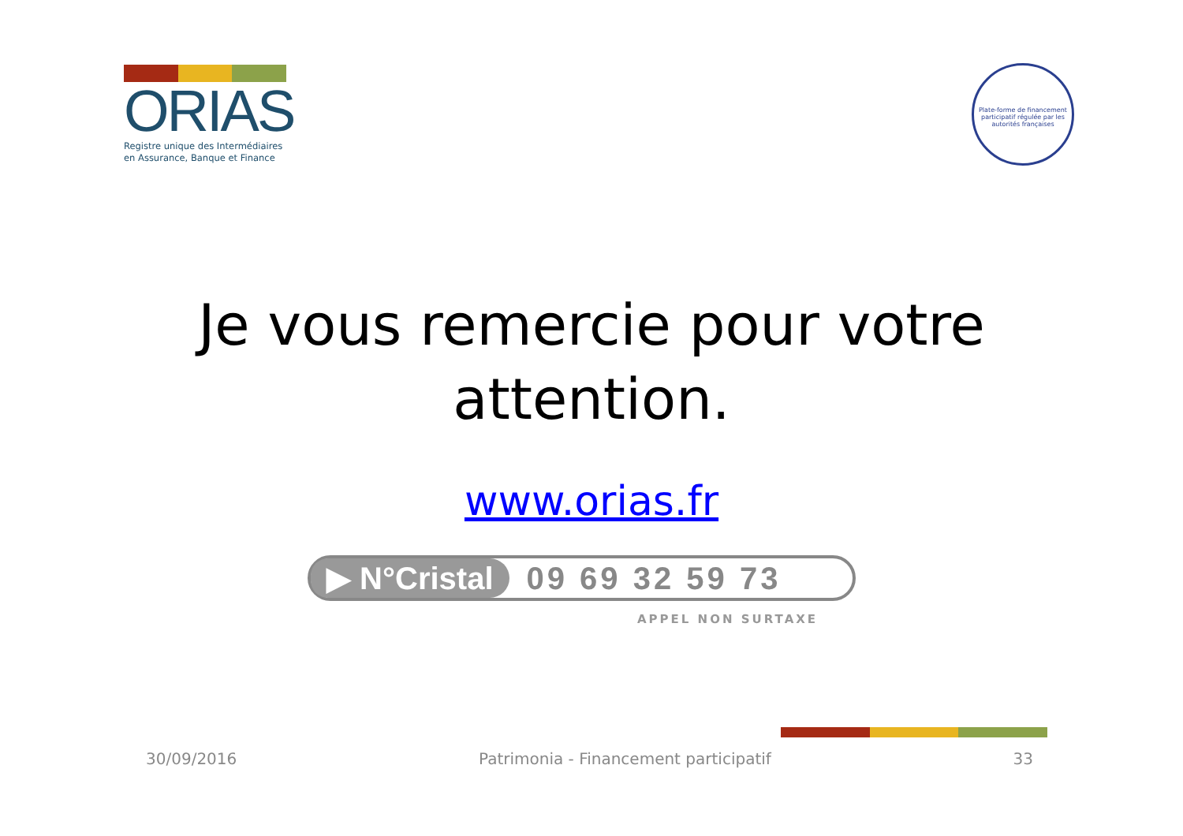ORIAS
Registre unique des Intermédiaires
en Assurance, Banque et Finance
Plate-forme de financement participatif régulée par les autorités françaises
Je vous remercie pour votre
attention.
www.orias.fr
▶ N°Cristal
09 69 32 59 73
APPEL NON SURTAXE
30/09/2016 Patrimonia - Financement participatif 33